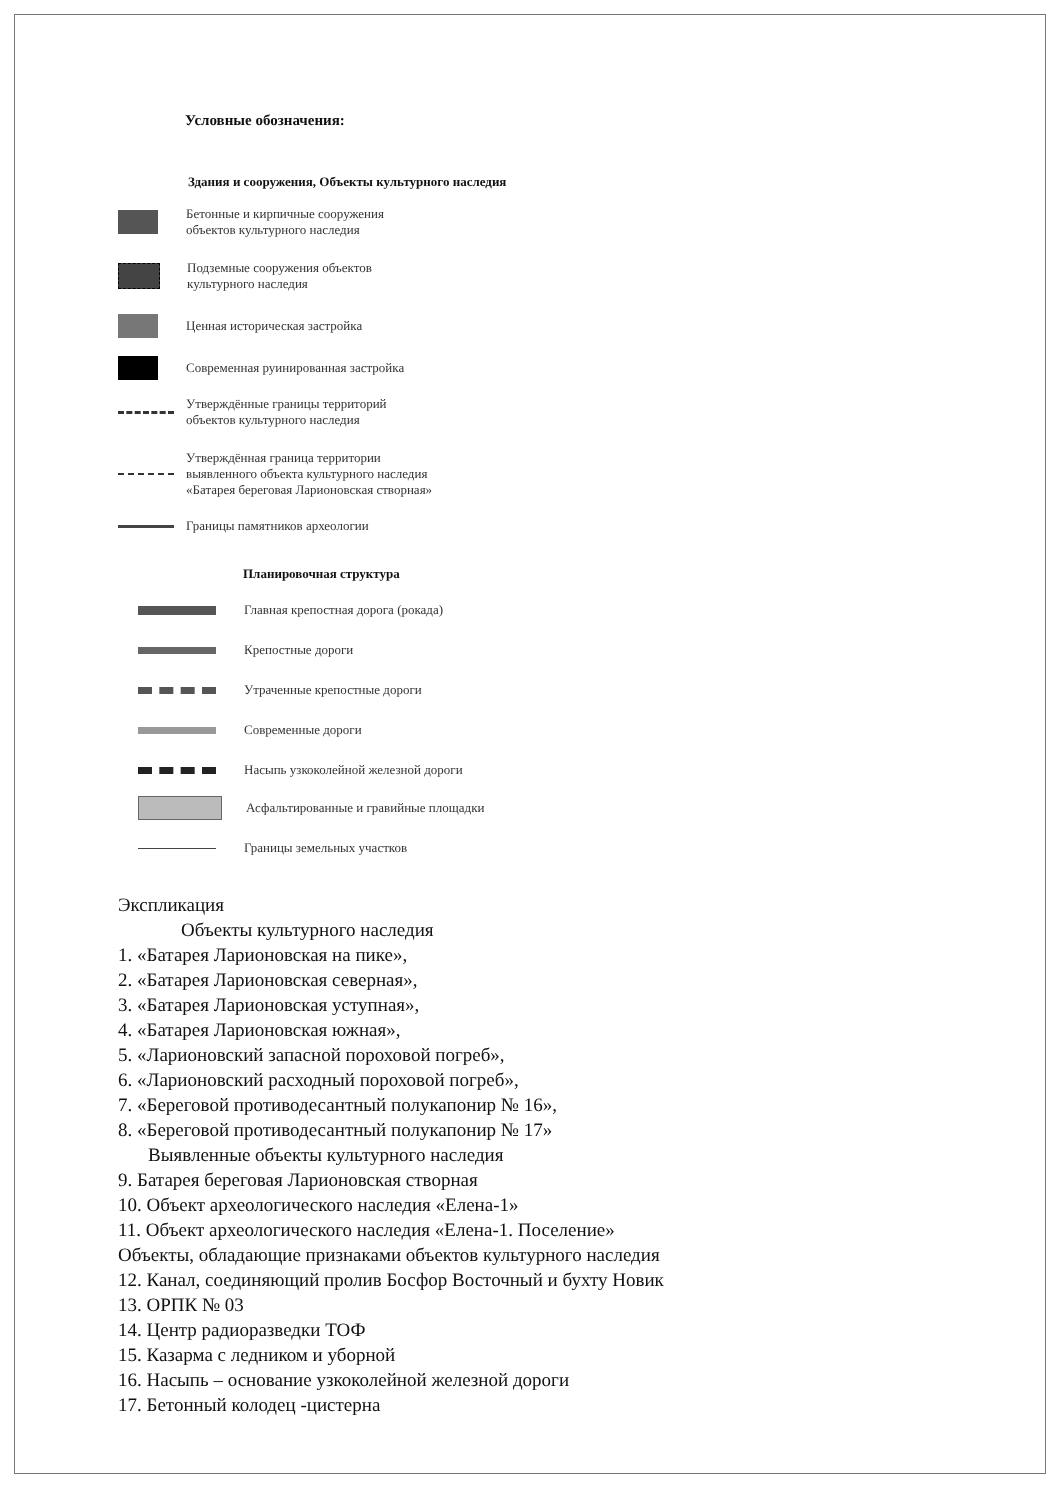Условные обозначения:
Здания и сооружения, Объекты культурного наследия
Бетонные и кирпичные сооружения
объектов культурного наследия
Подземные сооружения объектов
культурного наследия
Ценная историческая застройка
Современная руинированная застройка
Утверждённые границы территорий
объектов культурного наследия
Утверждённая граница территории
выявленного объекта культурного наследия
«Батарея береговая Ларионовская створная»
Границы памятников археологии
Планировочная структура
Главная крепостная дорога (рокада)
Крепостные дороги
Утраченные крепостные дороги
Современные дороги
Насыпь узкоколейной железной дороги
Асфальтированные и гравийные площадки
Границы земельных участков
Экспликация
Объекты культурного наследия
1. «Батарея Ларионовская на пике»,
2. «Батарея Ларионовская северная»,
3. «Батарея Ларионовская уступная»,
4. «Батарея Ларионовская южная»,
5. «Ларионовский запасной пороховой погреб»,
6. «Ларионовский расходный пороховой погреб»,
7. «Береговой противодесантный полукапонир № 16»,
8. «Береговой противодесантный полукапонир № 17»
Выявленные объекты культурного наследия
9. Батарея береговая Ларионовская створная
10. Объект археологического наследия «Елена-1»
11. Объект археологического наследия «Елена-1. Поселение»
Объекты, обладающие признаками объектов культурного наследия
12. Канал, соединяющий пролив Босфор Восточный и бухту Новик
13. ОРПК № 03
14. Центр радиоразведки ТОФ
15. Казарма с ледником и уборной
16. Насыпь – основание узкоколейной железной дороги
17. Бетонный колодец -цистерна